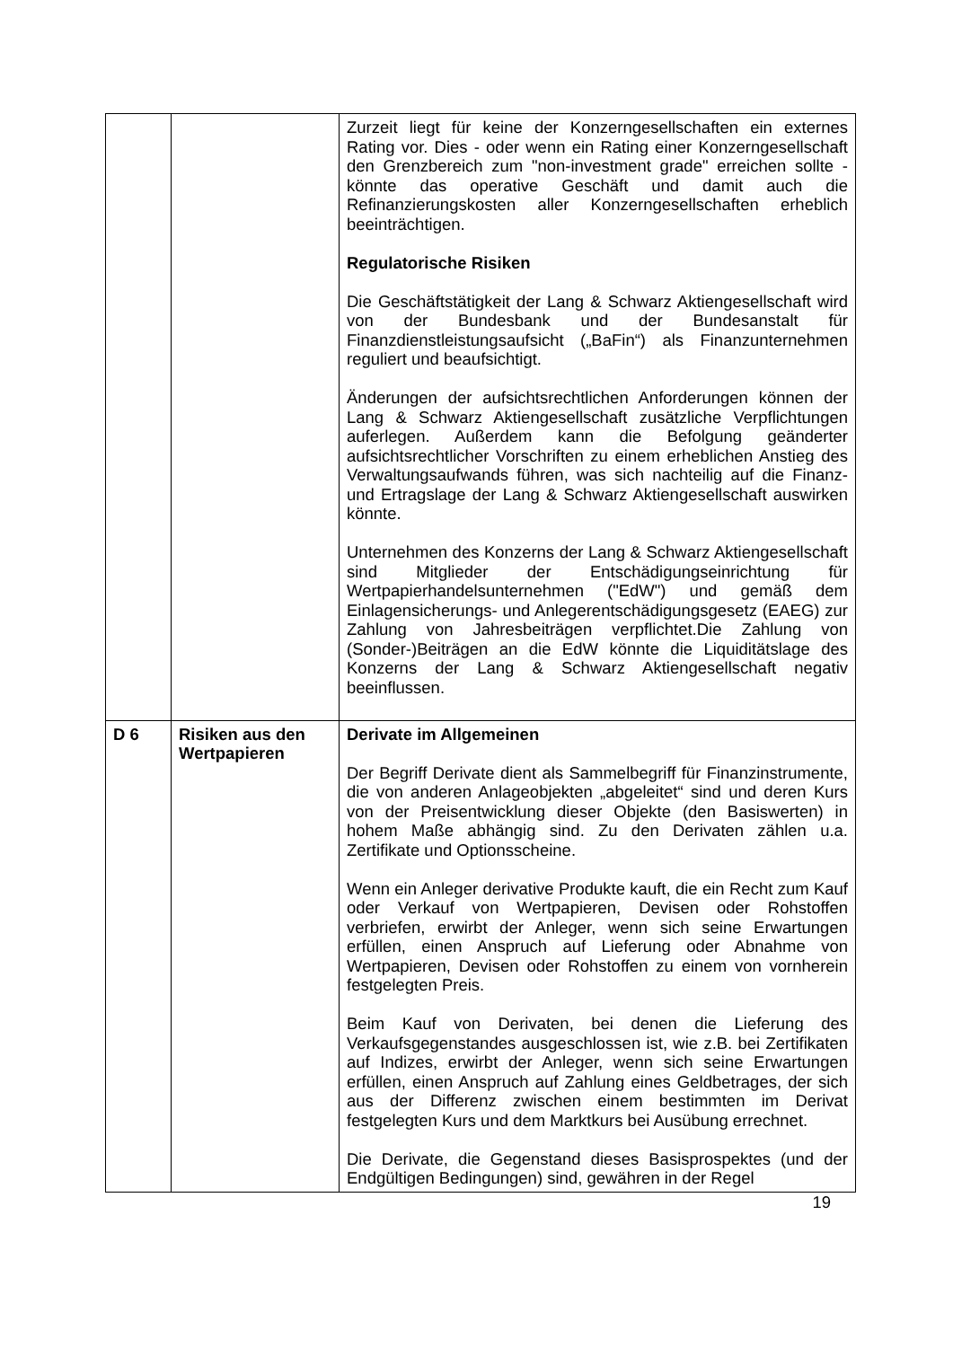| | | Zurzeit liegt für keine der Konzerngesellschaften ein externes Rating vor. Dies - oder wenn ein Rating einer Konzerngesellschaft den Grenzbereich zum "non-investment grade" erreichen sollte - könnte das operative Geschäft und damit auch die Refinanzierungskosten aller Konzerngesellschaften erheblich beeinträchtigen. Regulatorische Risiken Die Geschäftstätigkeit der Lang & Schwarz Aktiengesellschaft wird von der Bundesbank und der Bundesanstalt für Finanzdienstleistungsaufsicht („BaFin“) als Finanzunternehmen reguliert und beaufsichtigt. Änderungen der aufsichtsrechtlichen Anforderungen können der Lang & Schwarz Aktiengesellschaft zusätzliche Verpflichtungen auferlegen. Außerdem kann die Befolgung geänderter aufsichtsrechtlicher Vorschriften zu einem erheblichen Anstieg des Verwaltungsaufwands führen, was sich nachteilig auf die Finanz- und Ertragslage der Lang & Schwarz Aktiengesellschaft auswirken könnte. Unternehmen des Konzerns der Lang & Schwarz Aktiengesellschaft sind Mitglieder der Entschädigungseinrichtung für Wertpapierhandelsunternehmen ("EdW") und gemäß dem Einlagensicherungs- und Anlegerentschädigungsgesetz (EAEG) zur Zahlung von Jahresbeiträgen verpflichtet.Die Zahlung von (Sonder-)Beiträgen an die EdW könnte die Liquiditätslage des Konzerns der Lang & Schwarz Aktiengesellschaft negativ beeinflussen. |
| D 6 | Risiken aus den Wertpapieren | Derivate im Allgemeinen Der Begriff Derivate dient als Sammelbegriff für Finanzinstrumente, die von anderen Anlageobjekten „abgeleitet“ sind und deren Kurs von der Preisentwicklung dieser Objekte (den Basiswerten) in hohem Maße abhängig sind. Zu den Derivaten zählen u.a. Zertifikate und Optionsscheine. Wenn ein Anleger derivative Produkte kauft, die ein Recht zum Kauf oder Verkauf von Wertpapieren, Devisen oder Rohstoffen verbriefen, erwirbt der Anleger, wenn sich seine Erwartungen erfüllen, einen Anspruch auf Lieferung oder Abnahme von Wertpapieren, Devisen oder Rohstoffen zu einem von vornherein festgelegten Preis. Beim Kauf von Derivaten, bei denen die Lieferung des Verkaufsgegenstandes ausgeschlossen ist, wie z.B. bei Zertifikaten auf Indizes, erwirbt der Anleger, wenn sich seine Erwartungen erfüllen, einen Anspruch auf Zahlung eines Geldbetrages, der sich aus der Differenz zwischen einem bestimmten im Derivat festgelegten Kurs und dem Marktkurs bei Ausübung errechnet. Die Derivate, die Gegenstand dieses Basisprospektes (und der Endgültigen Bedingungen) sind, gewähren in der Regel |
19